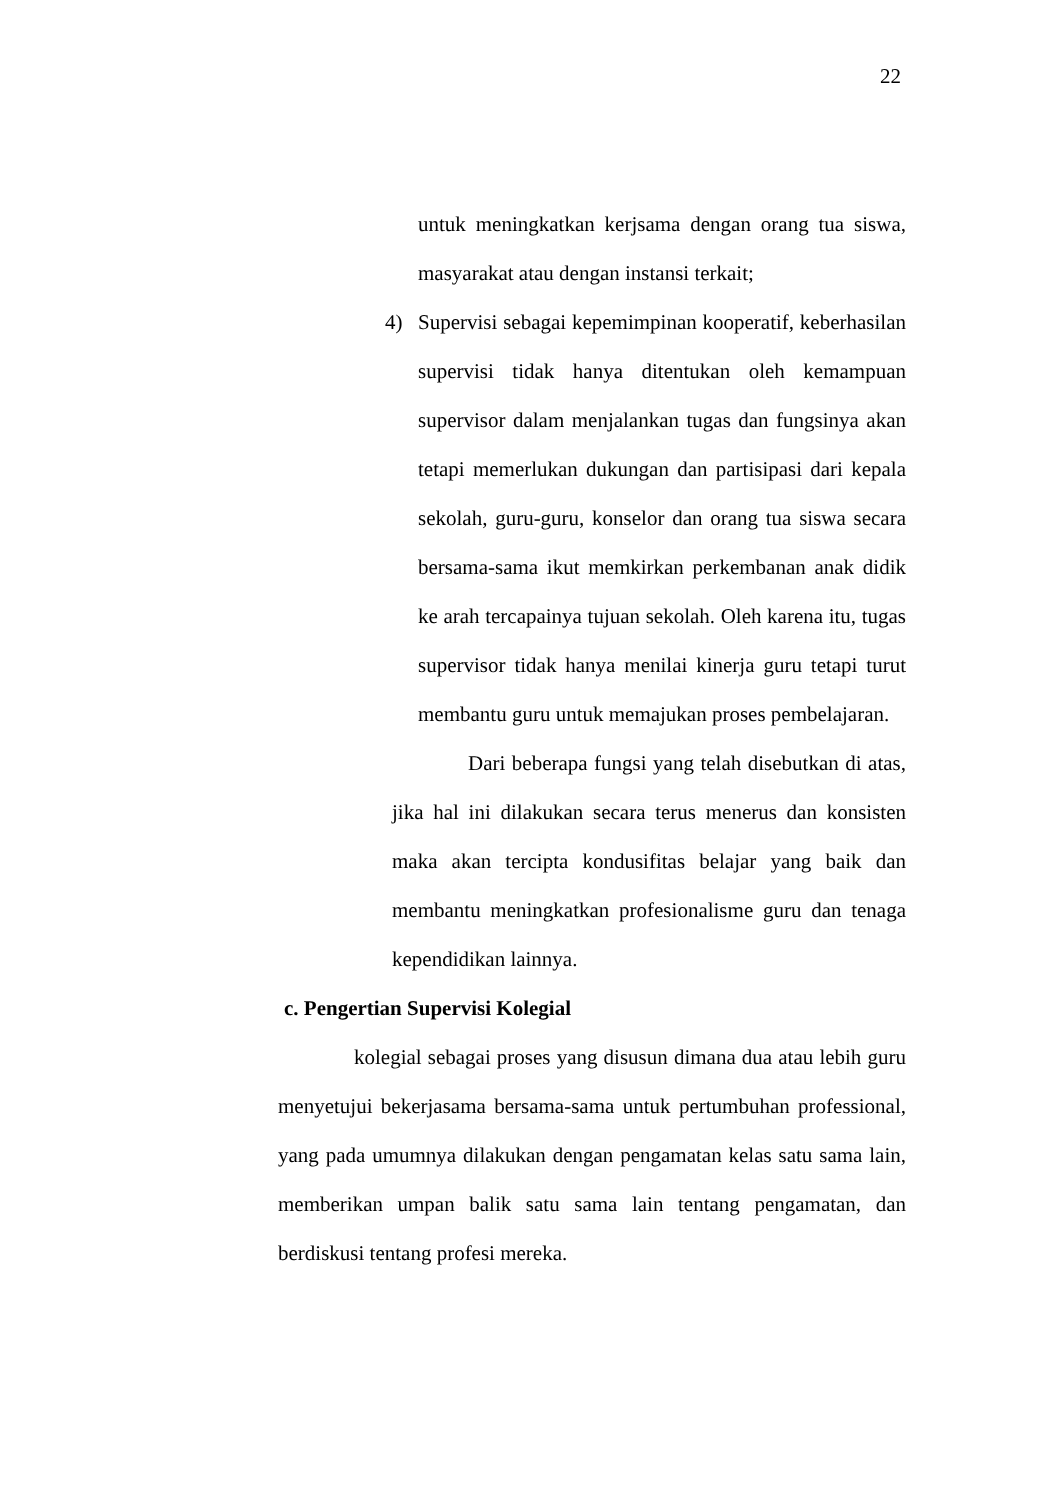22
untuk meningkatkan kerjsama dengan orang tua siswa, masyarakat atau dengan instansi terkait;
4) Supervisi sebagai kepemimpinan kooperatif, keberhasilan supervisi tidak hanya ditentukan oleh kemampuan supervisor dalam menjalankan tugas dan fungsinya akan tetapi memerlukan dukungan dan partisipasi dari kepala sekolah, guru-guru, konselor dan orang tua siswa secara bersama-sama ikut memkirkan perkembanan anak didik ke arah tercapainya tujuan sekolah. Oleh karena itu, tugas supervisor tidak hanya menilai kinerja guru tetapi turut membantu guru untuk memajukan proses pembelajaran.
Dari beberapa fungsi yang telah disebutkan di atas, jika hal ini dilakukan secara terus menerus dan konsisten maka akan tercipta kondusifitas belajar yang baik dan membantu meningkatkan profesionalisme guru dan tenaga kependidikan lainnya.
c. Pengertian Supervisi Kolegial
kolegial sebagai proses yang disusun dimana dua atau lebih guru menyetujui bekerjasama bersama-sama untuk pertumbuhan professional, yang pada umumnya dilakukan dengan pengamatan kelas satu sama lain, memberikan umpan balik satu sama lain tentang pengamatan, dan berdiskusi tentang profesi mereka.